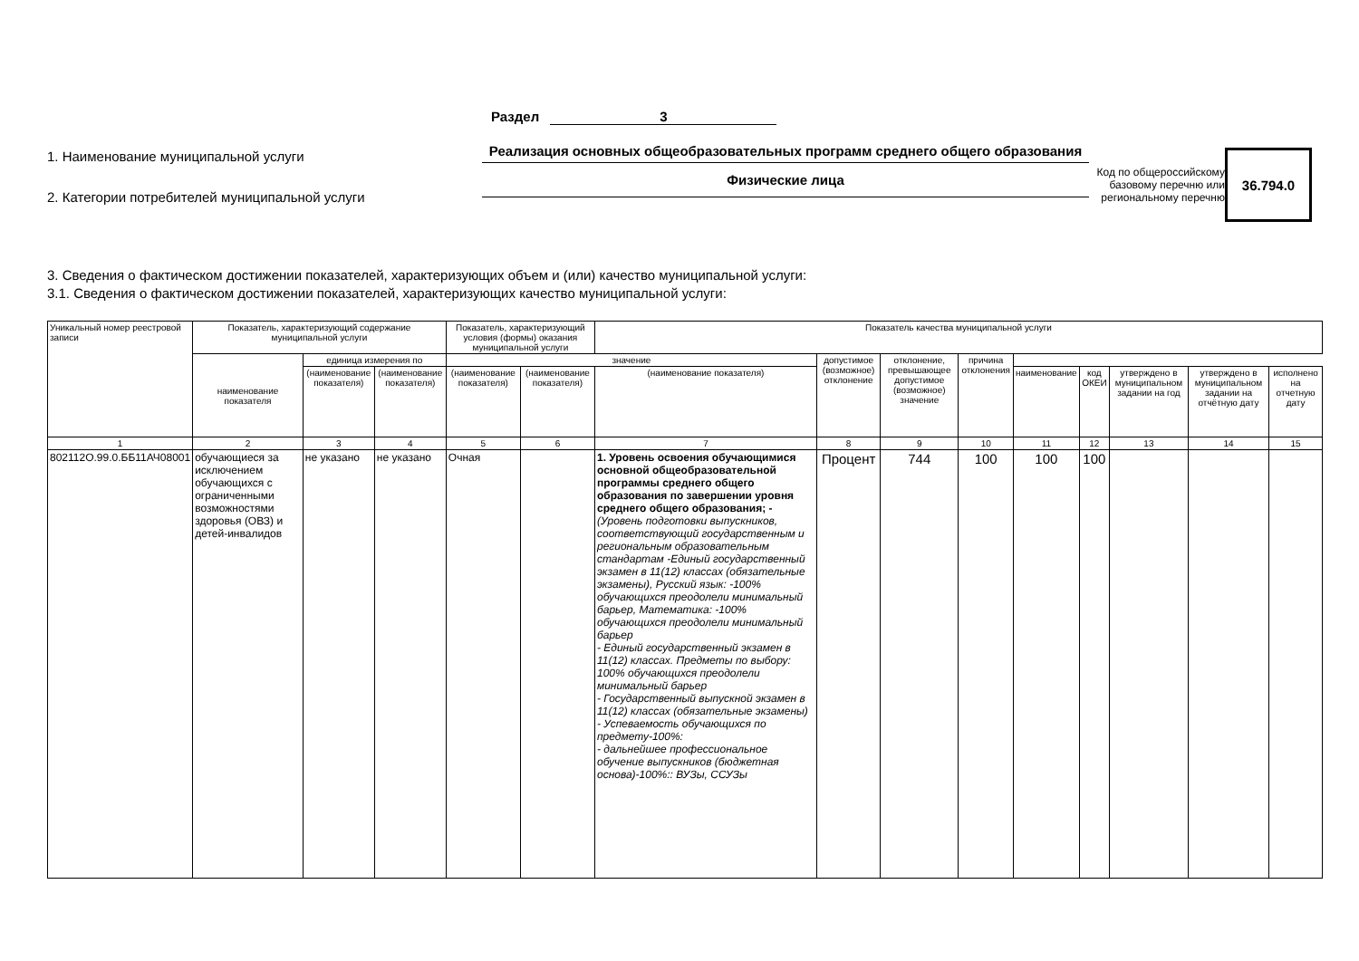Раздел 3
1. Наименование муниципальной услуги
2. Категории потребителей муниципальной услуги
Реализация основных общеобразовательных программ среднего общего образования
Физические лица
Код по общероссийскому базовому перечню или региональному перечню
36.794.0
3. Сведения о фактическом достижении показателей, характеризующих объем и (или) качество муниципальной услуги:
3.1. Сведения о фактическом достижении показателей, характеризующих качество муниципальной услуги:
| Уникальный номер реестровой записи | Показатель, характеризующий содержание муниципальной услуги | | | Показатель, характеризующий условия (формы) оказания муниципальной услуги | | Показатель качества муниципальной услуги | | | | | | | | |
| --- | --- | --- | --- | --- | --- | --- | --- | --- | --- | --- | --- | --- | --- | --- |
| | наименование показателя | единица измерения по | | значение | | | допустимое (возможное) отклонение | отклонение, превышающее допустимое (возможное) значение | причина отклонения | | | | | |
| | | (наименование показателя) | (наименование показателя) | (наименование показателя) | (наименование показателя) | (наименование показателя) | | | | наименование | код ОКЕИ | утверждено в муниципальном задании на год | утверждено в муниципальном задании на отчётную дату | исполнено на отчетную дату |
| 1 | 2 | 3 | 4 | 5 | 6 | 7 | 8 | 9 | 10 | 11 | 12 | 13 | 14 | 15 |
| 802112О.99.0.ББ11АЧ08001 | обучающиеся за исключением обучающихся с ограниченными возможностями здоровья (ОВЗ) и детей-инвалидов | не указано | не указано | Очная | | 1. Уровень освоения обучающимися основной общеобразовательной программы среднего общего образования по завершении уровня среднего общего образования; - (Уровень подготовки выпускников, соответствующий государственным и региональным образовательным стандартам -Единый государственный экзамен в 11(12) классах (обязательные экзамены), Русский язык: -100% обучающихся преодолели минимальный барьер, Математика: -100% обучающихся преодолели минимальный барьер - Единый государственный экзамен в 11(12) классах. Предметы по выбору: 100% обучающихся преодолели минимальный барьер - Государственный выпускной экзамен в 11(12) классах (обязательные экзамены) - Успеваемость обучающихся по предмету-100%: - дальнейшее профессиональное обучение выпускников (бюджетная основа)-100%:: ВУЗы, ССУЗы | Процент | 744 | 100 | 100 | 100 | | | |